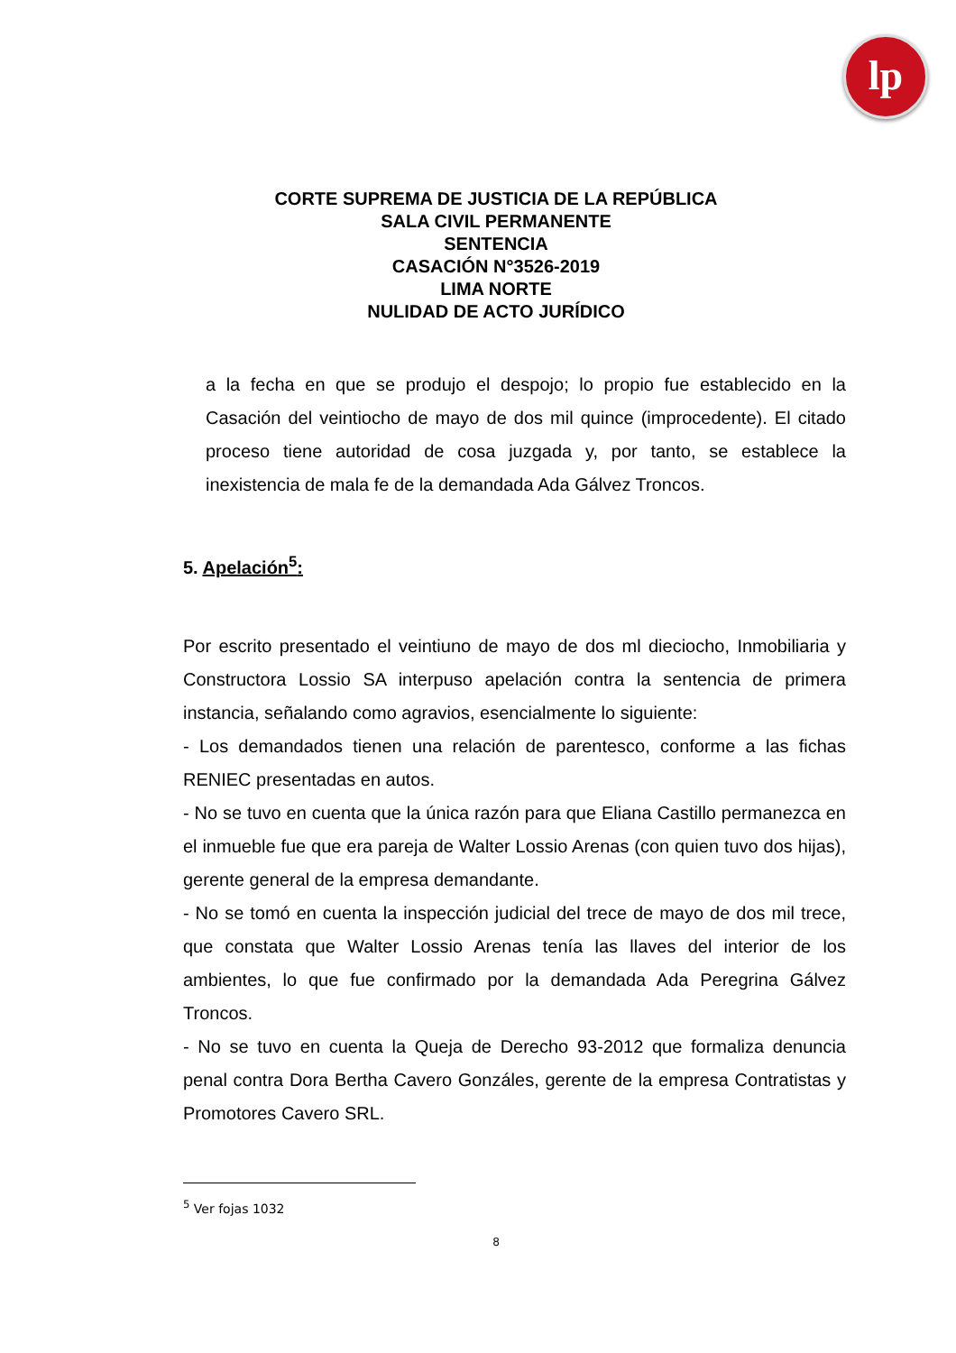lp
CORTE SUPREMA DE JUSTICIA DE LA REPÚBLICA
SALA CIVIL PERMANENTE
SENTENCIA
CASACIÓN N°3526-2019
LIMA NORTE
NULIDAD DE ACTO JURÍDICO
a la fecha en que se produjo el despojo; lo propio fue establecido en la Casación del veintiocho de mayo de dos mil quince (improcedente). El citado proceso tiene autoridad de cosa juzgada y, por tanto, se establece la inexistencia de mala fe de la demandada Ada Gálvez Troncos.
5. Apelación<sup>5</sup>:
Por escrito presentado el veintiuno de mayo de dos ml dieciocho, Inmobiliaria y Constructora Lossio SA interpuso apelación contra la sentencia de primera instancia, señalando como agravios, esencialmente lo siguiente:
- Los demandados tienen una relación de parentesco, conforme a las fichas RENIEC presentadas en autos.
- No se tuvo en cuenta que la única razón para que Eliana Castillo permanezca en el inmueble fue que era pareja de Walter Lossio Arenas (con quien tuvo dos hijas), gerente general de la empresa demandante.
- No se tomó en cuenta la inspección judicial del trece de mayo de dos mil trece, que constata que Walter Lossio Arenas tenía las llaves del interior de los ambientes, lo que fue confirmado por la demandada Ada Peregrina Gálvez Troncos.
- No se tuvo en cuenta la Queja de Derecho 93-2012 que formaliza denuncia penal contra Dora Bertha Cavero Gonzáles, gerente de la empresa Contratistas y Promotores Cavero SRL.
<sup>5</sup> Ver fojas 1032
8